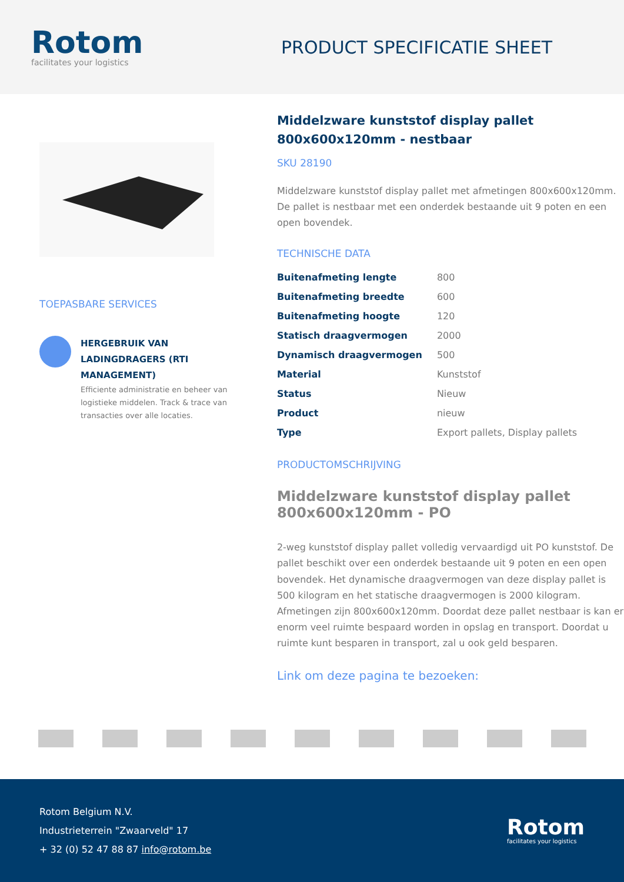Rotom
facilitates your logistics
PRODUCT SPECIFICATIE SHEET
TOEPASBARE SERVICES
HERGEBRUIK VAN LADINGDRAGERS (RTI MANAGEMENT)
Efficiente administratie en beheer van logistieke middelen. Track & trace van transacties over alle locaties.
Middelzware kunststof display pallet 800x600x120mm - nestbaar
SKU 28190
Middelzware kunststof display pallet met afmetingen 800x600x120mm. De pallet is nestbaar met een onderdek bestaande uit 9 poten en een open bovendek.
TECHNISCHE DATA
| Buitenafmeting lengte | 800 |
| Buitenafmeting breedte | 600 |
| Buitenafmeting hoogte | 120 |
| Statisch draagvermogen | 2000 |
| Dynamisch draagvermogen | 500 |
| Material | Kunststof |
| Status | Nieuw |
| Product | nieuw |
| Type | Export pallets, Display pallets |
PRODUCTOMSCHRIJVING
Middelzware kunststof display pallet 800x600x120mm - PO
2-weg kunststof display pallet volledig vervaardigd uit PO kunststof. De pallet beschikt over een onderdek bestaande uit 9 poten en een open bovendek. Het dynamische draagvermogen van deze display pallet is 500 kilogram en het statische draagvermogen is 2000 kilogram. Afmetingen zijn 800x600x120mm. Doordat deze pallet nestbaar is kan er enorm veel ruimte bespaard worden in opslag en transport. Doordat u ruimte kunt besparen in transport, zal u ook geld besparen.
Link om deze pagina te bezoeken:
Rotom Belgium N.V.
Industrieterrein "Zwaarveld" 17
+ 32 (0) 52 47 88 87 info@rotom.be
Rotom
facilitates your logistics